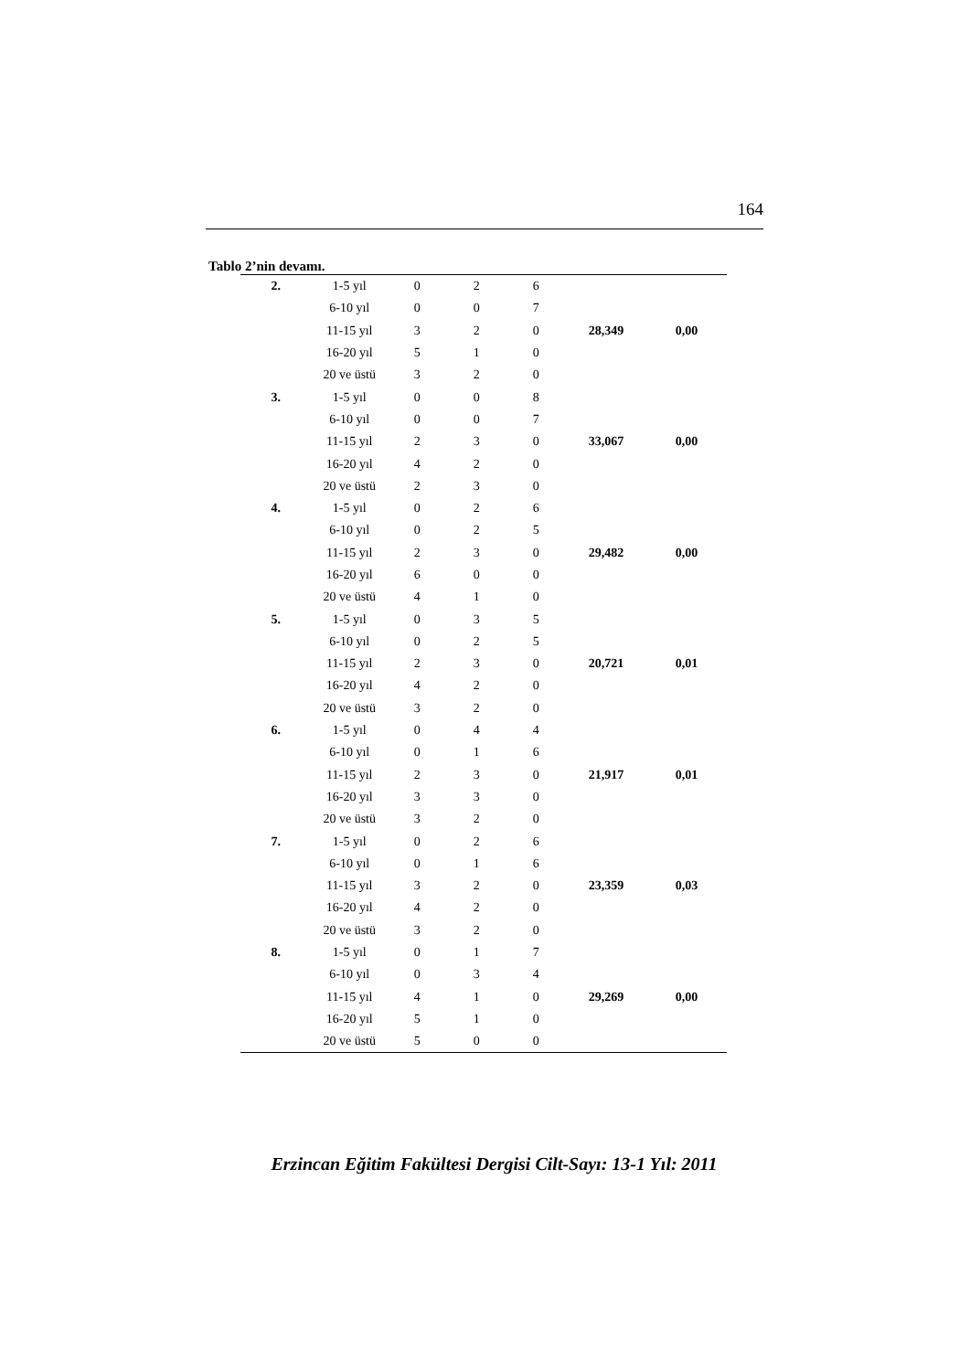164
Tablo 2’nin devamı.
| 2. | 1-5 yıl | 0 | 2 | 6 | | |
| | 6-10 yıl | 0 | 0 | 7 | | |
| | 11-15 yıl | 3 | 2 | 0 | 28,349 | 0,00 |
| | 16-20 yıl | 5 | 1 | 0 | | |
| | 20 ve üstü | 3 | 2 | 0 | | |
| 3. | 1-5 yıl | 0 | 0 | 8 | | |
| | 6-10 yıl | 0 | 0 | 7 | | |
| | 11-15 yıl | 2 | 3 | 0 | 33,067 | 0,00 |
| | 16-20 yıl | 4 | 2 | 0 | | |
| | 20 ve üstü | 2 | 3 | 0 | | |
| 4. | 1-5 yıl | 0 | 2 | 6 | | |
| | 6-10 yıl | 0 | 2 | 5 | | |
| | 11-15 yıl | 2 | 3 | 0 | 29,482 | 0,00 |
| | 16-20 yıl | 6 | 0 | 0 | | |
| | 20 ve üstü | 4 | 1 | 0 | | |
| 5. | 1-5 yıl | 0 | 3 | 5 | | |
| | 6-10 yıl | 0 | 2 | 5 | | |
| | 11-15 yıl | 2 | 3 | 0 | 20,721 | 0,01 |
| | 16-20 yıl | 4 | 2 | 0 | | |
| | 20 ve üstü | 3 | 2 | 0 | | |
| 6. | 1-5 yıl | 0 | 4 | 4 | | |
| | 6-10 yıl | 0 | 1 | 6 | | |
| | 11-15 yıl | 2 | 3 | 0 | 21,917 | 0,01 |
| | 16-20 yıl | 3 | 3 | 0 | | |
| | 20 ve üstü | 3 | 2 | 0 | | |
| 7. | 1-5 yıl | 0 | 2 | 6 | | |
| | 6-10 yıl | 0 | 1 | 6 | | |
| | 11-15 yıl | 3 | 2 | 0 | 23,359 | 0,03 |
| | 16-20 yıl | 4 | 2 | 0 | | |
| | 20 ve üstü | 3 | 2 | 0 | | |
| 8. | 1-5 yıl | 0 | 1 | 7 | | |
| | 6-10 yıl | 0 | 3 | 4 | | |
| | 11-15 yıl | 4 | 1 | 0 | 29,269 | 0,00 |
| | 16-20 yıl | 5 | 1 | 0 | | |
| | 20 ve üstü | 5 | 0 | 0 | | |
Erzincan Eğitim Fakültesi Dergisi Cilt-Sayı: 13-1 Yıl: 2011